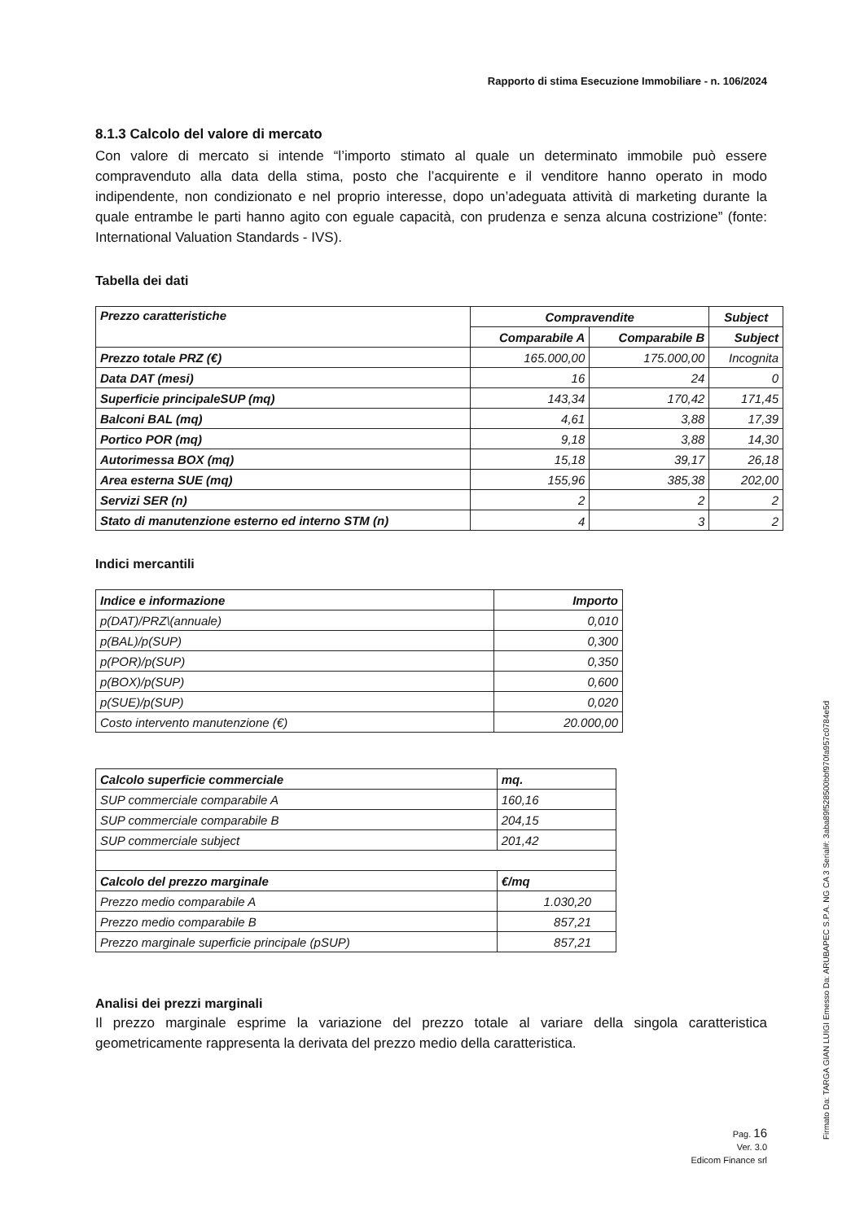Rapporto di stima Esecuzione Immobiliare - n. 106/2024
8.1.3 Calcolo del valore di mercato
Con valore di mercato si intende “l’importo stimato al quale un determinato immobile può essere compravenduto alla data della stima, posto che l’acquirente e il venditore hanno operato in modo indipendente, non condizionato e nel proprio interesse, dopo un’adeguata attività di marketing durante la quale entrambe le parti hanno agito con eguale capacità, con prudenza e senza alcuna costrizione” (fonte: International Valuation Standards - IVS).
Tabella dei dati
| Prezzo caratteristiche | Compravendite | | Subject |
| --- | --- | --- | --- |
| | Comparabile A | Comparabile B | Subject |
| Prezzo totale PRZ (€) | 165.000,00 | 175.000,00 | Incognita |
| Data DAT (mesi) | 16 | 24 | 0 |
| Superficie principaleSUP (mq) | 143,34 | 170,42 | 171,45 |
| Balconi BAL (mq) | 4,61 | 3,88 | 17,39 |
| Portico POR (mq) | 9,18 | 3,88 | 14,30 |
| Autorimessa BOX (mq) | 15,18 | 39,17 | 26,18 |
| Area esterna SUE (mq) | 155,96 | 385,38 | 202,00 |
| Servizi SER (n) | 2 | 2 | 2 |
| Stato di manutenzione esterno ed interno STM (n) | 4 | 3 | 2 |
Indici mercantili
| Indice e informazione | Importo |
| --- | --- |
| p(DAT)/PRZ\(annuale) | 0,010 |
| p(BAL)/p(SUP) | 0,300 |
| p(POR)/p(SUP) | 0,350 |
| p(BOX)/p(SUP) | 0,600 |
| p(SUE)/p(SUP) | 0,020 |
| Costo intervento manutenzione (€) | 20.000,00 |
| Calcolo superficie commerciale | mq. |
| --- | --- |
| SUP commerciale comparabile A | 160,16 |
| SUP commerciale comparabile B | 204,15 |
| SUP commerciale subject | 201,42 |
| Calcolo del prezzo marginale | €/mq |
| Prezzo medio comparabile A | 1.030,20 |
| Prezzo medio comparabile B | 857,21 |
| Prezzo marginale superficie principale (pSUP) | 857,21 |
Analisi dei prezzi marginali
Il prezzo marginale esprime la variazione del prezzo totale al variare della singola caratteristica geometricamente rappresenta la derivata del prezzo medio della caratteristica.
Pag. 16
Ver. 3.0
Edicom Finance srl
Firmato Da: TARGA GIAN LUIGI Emesso Da: ARUBAPEC S.P.A. NG CA 3 Serial#: 3aba89f528500bbf970fa957c0784e5d